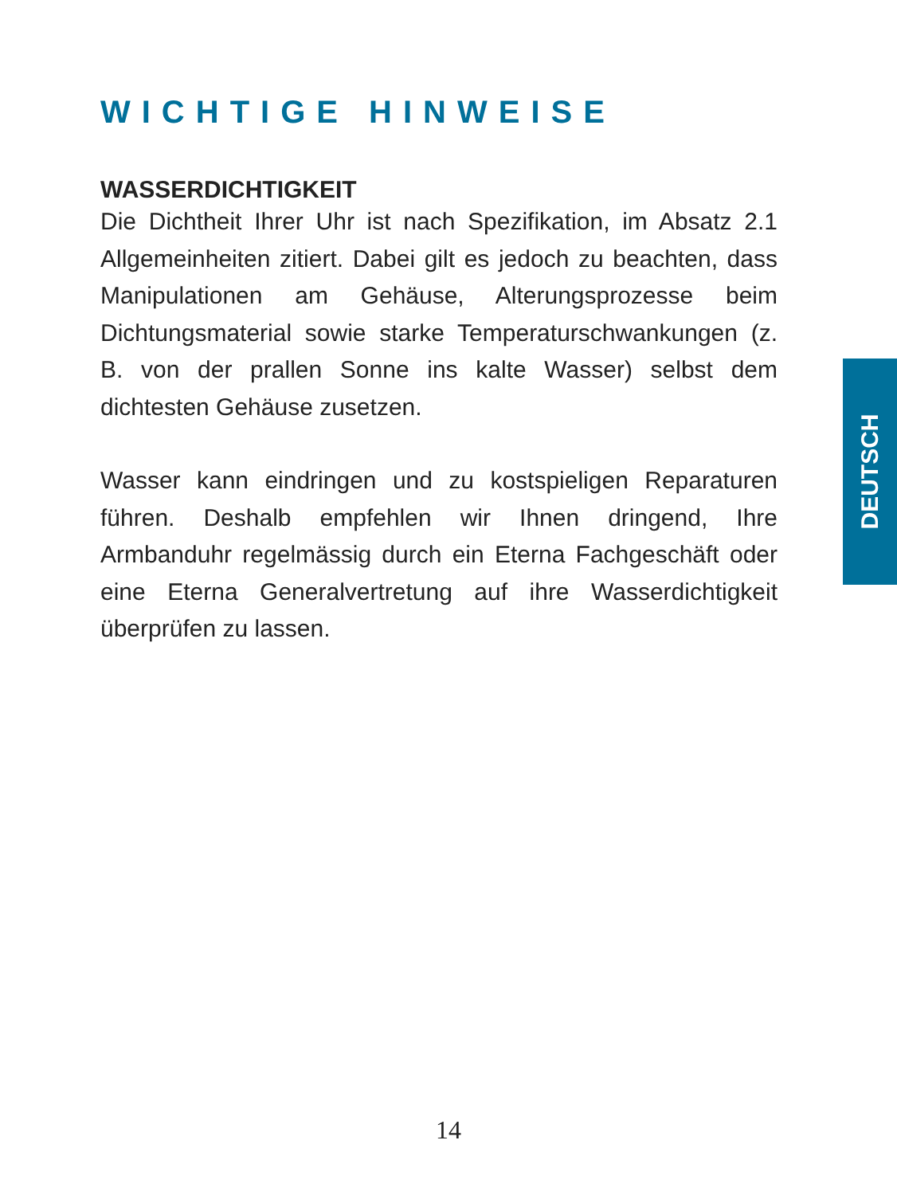WICHTIGE HINWEISE
WASSERDICHTIGKEIT
Die Dichtheit Ihrer Uhr ist nach Spezifikation, im Absatz 2.1 Allgemeinheiten zitiert. Dabei gilt es jedoch zu beachten, dass Manipulationen am Gehäuse, Alterungsprozesse beim Dichtungsmaterial sowie starke Temperaturschwankungen (z. B. von der prallen Sonne ins kalte Wasser) selbst dem dichtesten Gehäuse zusetzen.
Wasser kann eindringen und zu kostspieligen Reparaturen führen. Deshalb empfehlen wir Ihnen dringend, Ihre Armbanduhr regelmässig durch ein Eterna Fachgeschäft oder eine Eterna Generalvertretung auf ihre Wasserdichtigkeit überprüfen zu lassen.
DEUTSCH
14